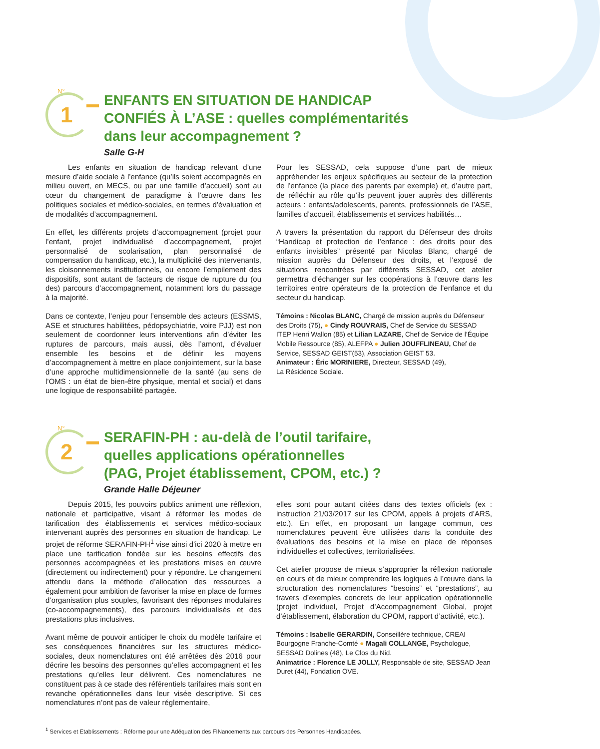N°
1
ENFANTS EN SITUATION DE HANDICAP
CONFIÉS À L’ASE : quelles complémentarités
dans leur accompagnement ?
Salle G-H
Les enfants en situation de handicap relevant d’une mesure d’aide sociale à l’enfance (qu’ils soient accompagnés en milieu ouvert, en MECS, ou par une famille d’accueil) sont au cœur du changement de paradigme à l’œuvre dans les politiques sociales et médico-sociales, en termes d’évaluation et de modalités d’accompagnement.
En effet, les différents projets d’accompagnement (projet pour l’enfant, projet individualisé d’accompagnement, projet personnalisé de scolarisation, plan personnalisé de compensation du handicap, etc.), la multiplicité des intervenants, les cloisonnements institutionnels, ou encore l’empilement des dispositifs, sont autant de facteurs de risque de rupture du (ou des) parcours d’accompagnement, notamment lors du passage à la majorité.
Dans ce contexte, l’enjeu pour l’ensemble des acteurs (ESSMS, ASE et structures habilitées, pédopsychiatrie, voire PJJ) est non seulement de coordonner leurs interventions afin d’éviter les ruptures de parcours, mais aussi, dès l’amont, d’évaluer ensemble les besoins et de définir les moyens d’accompagnement à mettre en place conjointement, sur la base d’une approche multidimensionnelle de la santé (au sens de l’OMS : un état de bien-être physique, mental et social) et dans une logique de responsabilité partagée.
Pour les SESSAD, cela suppose d’une part de mieux appréhender les enjeux spécifiques au secteur de la protection de l’enfance (la place des parents par exemple) et, d’autre part, de réfléchir au rôle qu’ils peuvent jouer auprès des différents acteurs : enfants/adolescents, parents, professionnels de l’ASE, familles d’accueil, établissements et services habilités…
A travers la présentation du rapport du Défenseur des droits “Handicap et protection de l’enfance : des droits pour des enfants invisibles” présenté par Nicolas Blanc, chargé de mission auprès du Défenseur des droits, et l’exposé de situations rencontrées par différents SESSAD, cet atelier permettra d’échanger sur les coopérations à l’œuvre dans les territoires entre opérateurs de la protection de l’enfance et du secteur du handicap.
Témoins : Nicolas BLANC, Chargé de mission auprès du Défenseur des Droits (75), ● Cindy ROUVRAIS, Chef de Service du SESSAD ITEP Henri Wallon (85) et Lilian LAZARE, Chef de Service de l’Équipe Mobile Ressource (85), ALEFPA ● Julien JOUFFLINEAU, Chef de Service, SESSAD GEIST(53), Association GEIST 53.
Animateur : Éric MORINIERE, Directeur, SESSAD (49),
La Résidence Sociale.
N°
2
SERAFIN-PH : au-delà de l’outil tarifaire,
quelles applications opérationnelles
(PAG, Projet établissement, CPOM, etc.) ?
Grande Halle Déjeuner
Depuis 2015, les pouvoirs publics animent une réflexion, nationale et participative, visant à réformer les modes de tarification des établissements et services médico-sociaux intervenant auprès des personnes en situation de handicap. Le projet de réforme SERAFIN-PH<sup>1</sup> vise ainsi d’ici 2020 à mettre en place une tarification fondée sur les besoins effectifs des personnes accompagnées et les prestations mises en œuvre (directement ou indirectement) pour y répondre. Le changement attendu dans la méthode d’allocation des ressources a également pour ambition de favoriser la mise en place de formes d’organisation plus souples, favorisant des réponses modulaires (co-accompagnements), des parcours individualisés et des prestations plus inclusives.
Avant même de pouvoir anticiper le choix du modèle tarifaire et ses conséquences financières sur les structures médico-sociales, deux nomenclatures ont été arrêtées dès 2016 pour décrire les besoins des personnes qu’elles accompagnent et les prestations qu’elles leur délivrent. Ces nomenclatures ne constituent pas à ce stade des référentiels tarifaires mais sont en revanche opérationnelles dans leur visée descriptive. Si ces nomenclatures n’ont pas de valeur réglementaire,
elles sont pour autant citées dans des textes officiels (ex : instruction 21/03/2017 sur les CPOM, appels à projets d’ARS, etc.). En effet, en proposant un langage commun, ces nomenclatures peuvent être utilisées dans la conduite des évaluations des besoins et la mise en place de réponses individuelles et collectives, territorialisées.
Cet atelier propose de mieux s’approprier la réflexion nationale en cours et de mieux comprendre les logiques à l’œuvre dans la structuration des nomenclatures “besoins” et “prestations”, au travers d’exemples concrets de leur application opérationnelle (projet individuel, Projet d’Accompagnement Global, projet d’établissement, élaboration du CPOM, rapport d’activité, etc.).
Témoins : Isabelle GERARDIN, Conseillère technique, CREAI Bourgogne Franche-Comté ● Magali COLLANGE, Psychologue, SESSAD Dolines (48), Le Clos du Nid.
Animatrice : Florence LE JOLLY, Responsable de site, SESSAD Jean Duret (44), Fondation OVE.
<sup>1</sup> Services et Etablissements : Réforme pour une Adéquation des FINancements aux parcours des Personnes Handicapées.